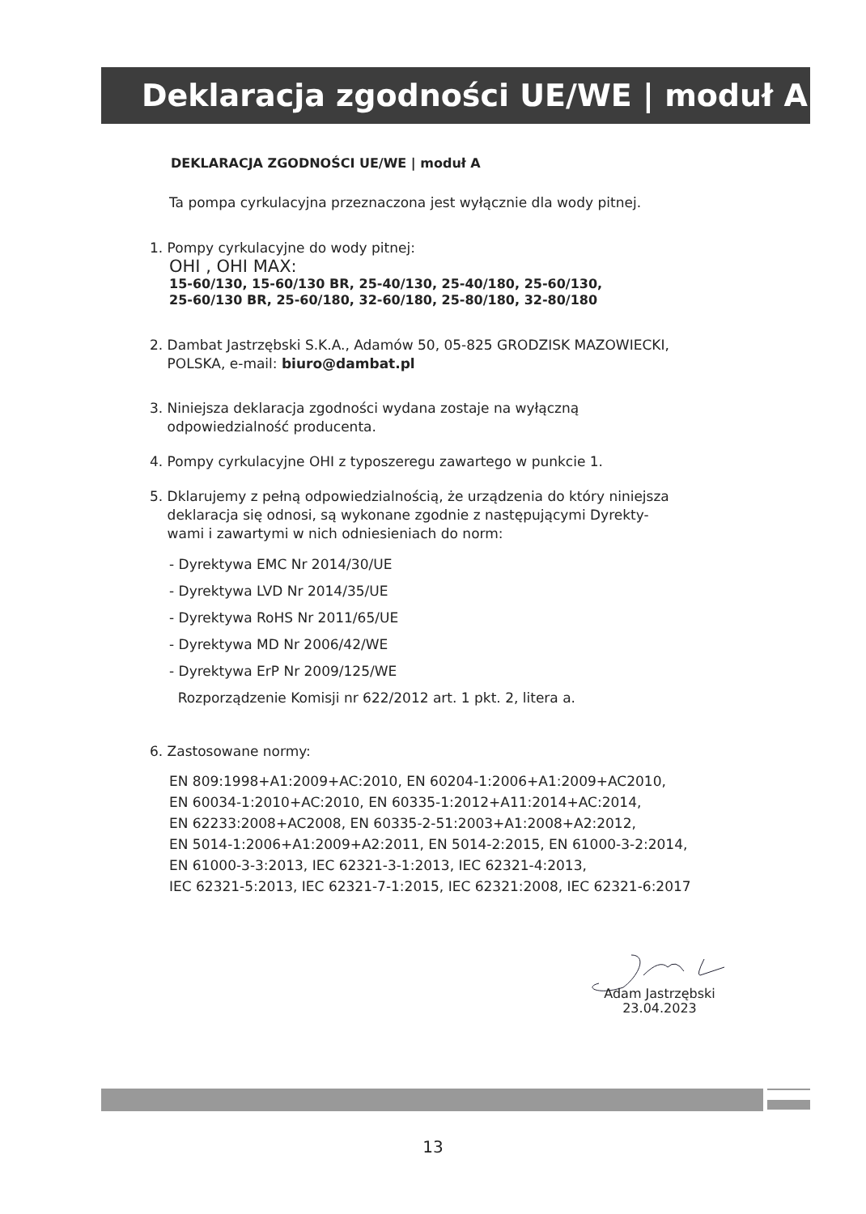Deklaracja zgodności UE/WE | moduł A
DEKLARACJA ZGODNOŚCI UE/WE | moduł A
Ta pompa cyrkulacyjna przeznaczona jest wyłącznie dla wody pitnej.
1. Pompy cyrkulacyjne do wody pitnej:
OHI , OHI MAX:
15-60/130, 15-60/130 BR, 25-40/130, 25-40/180, 25-60/130,
25-60/130 BR, 25-60/180, 32-60/180, 25-80/180, 32-80/180
2. Dambat Jastrzębski S.K.A., Adamów 50, 05-825 GRODZISK MAZOWIECKI,
POLSKA, e-mail: biuro@dambat.pl
3. Niniejsza deklaracja zgodności wydana zostaje na wyłączną
odpowiedzialność producenta.
4. Pompy cyrkulacyjne OHI z typoszeregu zawartego w punkcie 1.
5. Dklarujemy z pełną odpowiedzialnością, że urządzenia do który niniejsza
deklaracja się odnosi, są wykonane zgodnie z następującymi Dyrekty-
wami i zawartymi w nich odniesieniach do norm:
- Dyrektywa EMC Nr 2014/30/UE
- Dyrektywa LVD Nr 2014/35/UE
- Dyrektywa RoHS Nr 2011/65/UE
- Dyrektywa MD Nr 2006/42/WE
- Dyrektywa ErP Nr 2009/125/WE
Rozporządzenie Komisji nr 622/2012 art. 1 pkt. 2, litera a.
6. Zastosowane normy:
EN 809:1998+A1:2009+AC:2010, EN 60204-1:2006+A1:2009+AC2010,
EN 60034-1:2010+AC:2010, EN 60335-1:2012+A11:2014+AC:2014,
EN 62233:2008+AC2008, EN 60335-2-51:2003+A1:2008+A2:2012,
EN 5014-1:2006+A1:2009+A2:2011, EN 5014-2:2015, EN 61000-3-2:2014,
EN 61000-3-3:2013, IEC 62321-3-1:2013, IEC 62321-4:2013,
IEC 62321-5:2013, IEC 62321-7-1:2015, IEC 62321:2008, IEC 62321-6:2017
Adam Jastrzębski
23.04.2023
13